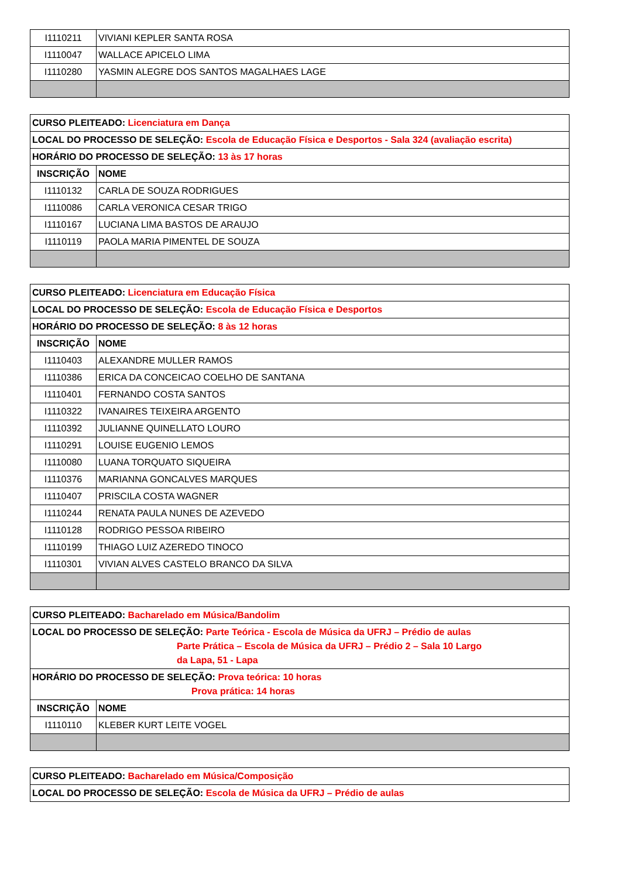| I1110211 | VIVIANI KEPLER SANTA ROSA |
| I1110047 | WALLACE APICELO LIMA |
| I1110280 | YASMIN ALEGRE DOS SANTOS MAGALHAES LAGE |
| CURSO PLEITEADO: Licenciatura em Dança | |
| LOCAL DO PROCESSO DE SELEÇÃO: Escola de Educação Física e Desportos - Sala 324 (avaliação escrita) | |
| HORÁRIO DO PROCESSO DE SELEÇÃO: 13 às 17 horas | |
| INSCRIÇÃO | NOME |
| I1110132 | CARLA DE SOUZA RODRIGUES |
| I1110086 | CARLA VERONICA CESAR TRIGO |
| I1110167 | LUCIANA LIMA BASTOS DE ARAUJO |
| I1110119 | PAOLA MARIA PIMENTEL DE SOUZA |
| CURSO PLEITEADO: Licenciatura em Educação Física | |
| LOCAL DO PROCESSO DE SELEÇÃO: Escola de Educação Física e Desportos | |
| HORÁRIO DO PROCESSO DE SELEÇÃO: 8 às 12 horas | |
| INSCRIÇÃO | NOME |
| I1110403 | ALEXANDRE MULLER RAMOS |
| I1110386 | ERICA DA CONCEICAO COELHO DE SANTANA |
| I1110401 | FERNANDO COSTA SANTOS |
| I1110322 | IVANAIRES TEIXEIRA ARGENTO |
| I1110392 | JULIANNE QUINELLATO LOURO |
| I1110291 | LOUISE EUGENIO LEMOS |
| I1110080 | LUANA TORQUATO SIQUEIRA |
| I1110376 | MARIANNA GONCALVES MARQUES |
| I1110407 | PRISCILA COSTA WAGNER |
| I1110244 | RENATA PAULA NUNES DE AZEVEDO |
| I1110128 | RODRIGO PESSOA RIBEIRO |
| I1110199 | THIAGO LUIZ AZEREDO TINOCO |
| I1110301 | VIVIAN ALVES CASTELO BRANCO DA SILVA |
| CURSO PLEITEADO: Bacharelado em Música/Bandolim | |
| LOCAL DO PROCESSO DE SELEÇÃO: Parte Teórica - Escola de Música da UFRJ – Prédio de aulas Parte Prática – Escola de Música da UFRJ – Prédio 2 – Sala 10 Largo da Lapa, 51 - Lapa | |
| HORÁRIO DO PROCESSO DE SELEÇÃO: Prova teórica: 10 horas Prova prática: 14 horas | |
| INSCRIÇÃO | NOME |
| I1110110 | KLEBER KURT LEITE VOGEL |
| CURSO PLEITEADO: Bacharelado em Música/Composição |
| LOCAL DO PROCESSO DE SELEÇÃO: Escola de Música da UFRJ – Prédio de aulas |